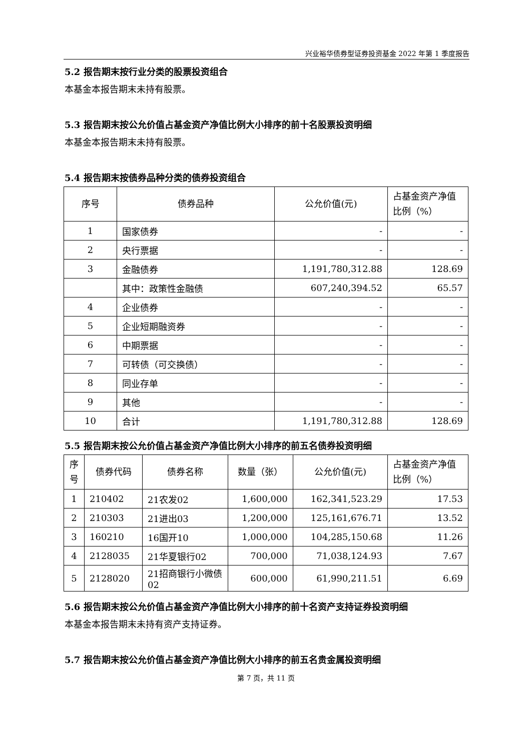兴业裕华债券型证券投资基金 2022 年第 1 季度报告
5.2 报告期末按行业分类的股票投资组合
本基金本报告期末未持有股票。
5.3 报告期末按公允价值占基金资产净值比例大小排序的前十名股票投资明细
本基金本报告期末未持有股票。
5.4 报告期末按债券品种分类的债券投资组合
| 序号 | 债券品种 | 公允价值(元) | 占基金资产净值比例（%） |
| --- | --- | --- | --- |
| 1 | 国家债券 | - | - |
| 2 | 央行票据 | - | - |
| 3 | 金融债券 | 1,191,780,312.88 | 128.69 |
| | 其中：政策性金融债 | 607,240,394.52 | 65.57 |
| 4 | 企业债券 | - | - |
| 5 | 企业短期融资券 | - | - |
| 6 | 中期票据 | - | - |
| 7 | 可转债（可交换债） | - | - |
| 8 | 同业存单 | - | - |
| 9 | 其他 | - | - |
| 10 | 合计 | 1,191,780,312.88 | 128.69 |
5.5 报告期末按公允价值占基金资产净值比例大小排序的前五名债券投资明细
| 序号 | 债券代码 | 债券名称 | 数量（张） | 公允价值(元) | 占基金资产净值比例（%） |
| --- | --- | --- | --- | --- | --- |
| 1 | 210402 | 21农发02 | 1,600,000 | 162,341,523.29 | 17.53 |
| 2 | 210303 | 21进出03 | 1,200,000 | 125,161,676.71 | 13.52 |
| 3 | 160210 | 16国开10 | 1,000,000 | 104,285,150.68 | 11.26 |
| 4 | 2128035 | 21华夏银行02 | 700,000 | 71,038,124.93 | 7.67 |
| 5 | 2128020 | 21招商银行小微债02 | 600,000 | 61,990,211.51 | 6.69 |
5.6 报告期末按公允价值占基金资产净值比例大小排序的前十名资产支持证券投资明细
本基金本报告期末未持有资产支持证券。
5.7 报告期末按公允价值占基金资产净值比例大小排序的前五名贵金属投资明细
第 7 页，共 11 页